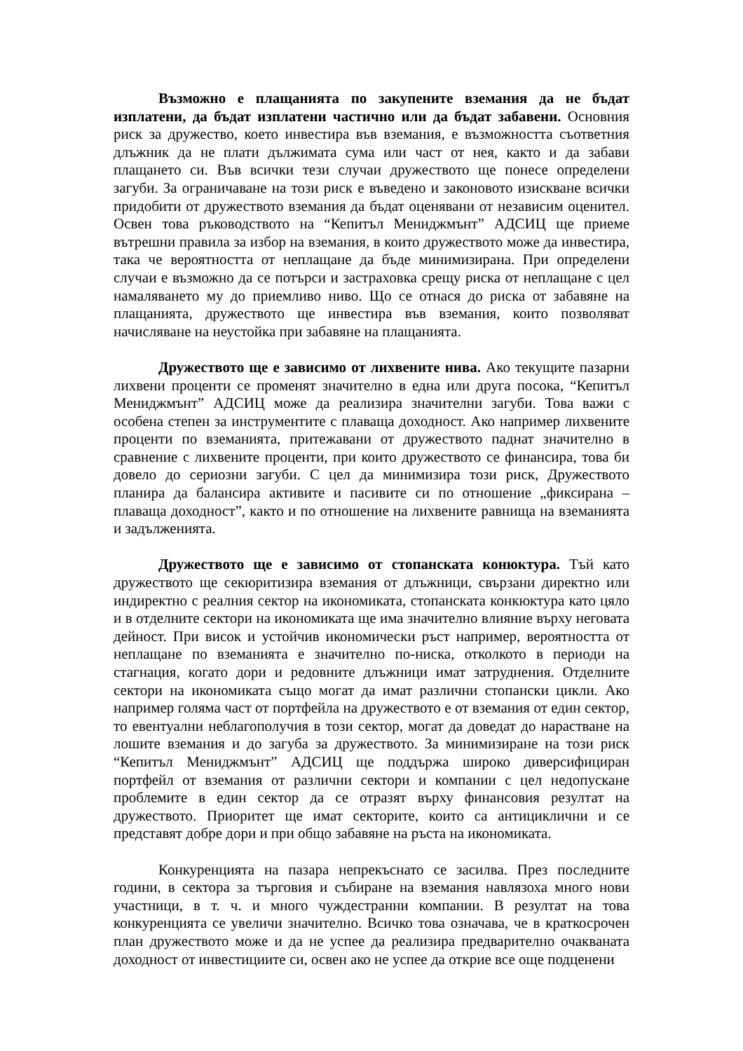Възможно е плащанията по закупените вземания да не бъдат изплатени, да бъдат изплатени частично или да бъдат забавени. Основния риск за дружество, което инвестира във вземания, е възможността съответния длъжник да не плати дължимата сума или част от нея, както и да забави плащането си. Във всички тези случаи дружеството ще понесе определени загуби. За ограничаване на този риск е въведено и законовото изискване всички придобити от дружеството вземания да бъдат оценявани от независим оценител. Освен това ръководството на “Кепитъл Мениджмънт” АДСИЦ ще приеме вътрешни правила за избор на вземания, в които дружеството може да инвестира, така че вероятността от неплащане да бъде минимизирана. При определени случаи е възможно да се потърси и застраховка срещу риска от неплащане с цел намаляването му до приемливо ниво. Що се отнася до риска от забавяне на плащанията, дружеството ще инвестира във вземания, които позволяват начисляване на неустойка при забавяне на плащанията.
Дружеството ще е зависимо от лихвените нива. Ако текущите пазарни лихвени проценти се променят значително в една или друга посока, “Кепитъл Мениджмънт” АДСИЦ може да реализира значителни загуби. Това важи с особена степен за инструментите с плаваща доходност. Ако например лихвените проценти по вземанията, притежавани от дружеството паднат значително в сравнение с лихвените проценти, при които дружеството се финансира, това би довело до сериозни загуби. С цел да минимизира този риск, Дружеството планира да балансира активите и пасивите си по отношение „фиксирана – плаваща доходност”, както и по отношение на лихвените равнища на вземанията и задълженията.
Дружеството ще е зависимо от стопанската конюктура. Тъй като дружеството ще секюритизира вземания от длъжници, свързани директно или индиректно с реалния сектор на икономиката, стопанската конкюктура като цяло и в отделните сектори на икономиката ще има значително влияние върху неговата дейност. При висок и устойчив икономически ръст например, вероятността от неплащане по вземанията е значително по-ниска, отколкото в периоди на стагнация, когато дори и редовните длъжници имат затруднения. Отделните сектори на икономиката също могат да имат различни стопански цикли. Ако например голяма част от портфейла на дружеството е от вземания от един сектор, то евентуални неблагополучия в този сектор, могат да доведат до нарастване на лошите вземания и до загуба за дружеството. За минимизиране на този риск “Кепитъл Мениджмънт” АДСИЦ ще поддържа широко диверсифициран портфейл от вземания от различни сектори и компании с цел недопускане проблемите в един сектор да се отразят върху финансовия резултат на дружеството. Приоритет ще имат секторите, които са антициклични и се представят добре дори и при общо забавяне на ръста на икономиката.
Конкуренцията на пазара непрекъснато се засилва. През последните години, в сектора за търговия и събиране на вземания навлязоха много нови участници, в т. ч. и много чуждестранни компании. В резултат на това конкуренцията се увеличи значително. Всичко това означава, че в краткосрочен план дружеството може и да не успее да реализира предварително очакваната доходност от инвестициите си, освен ако не успее да открие все още подценени